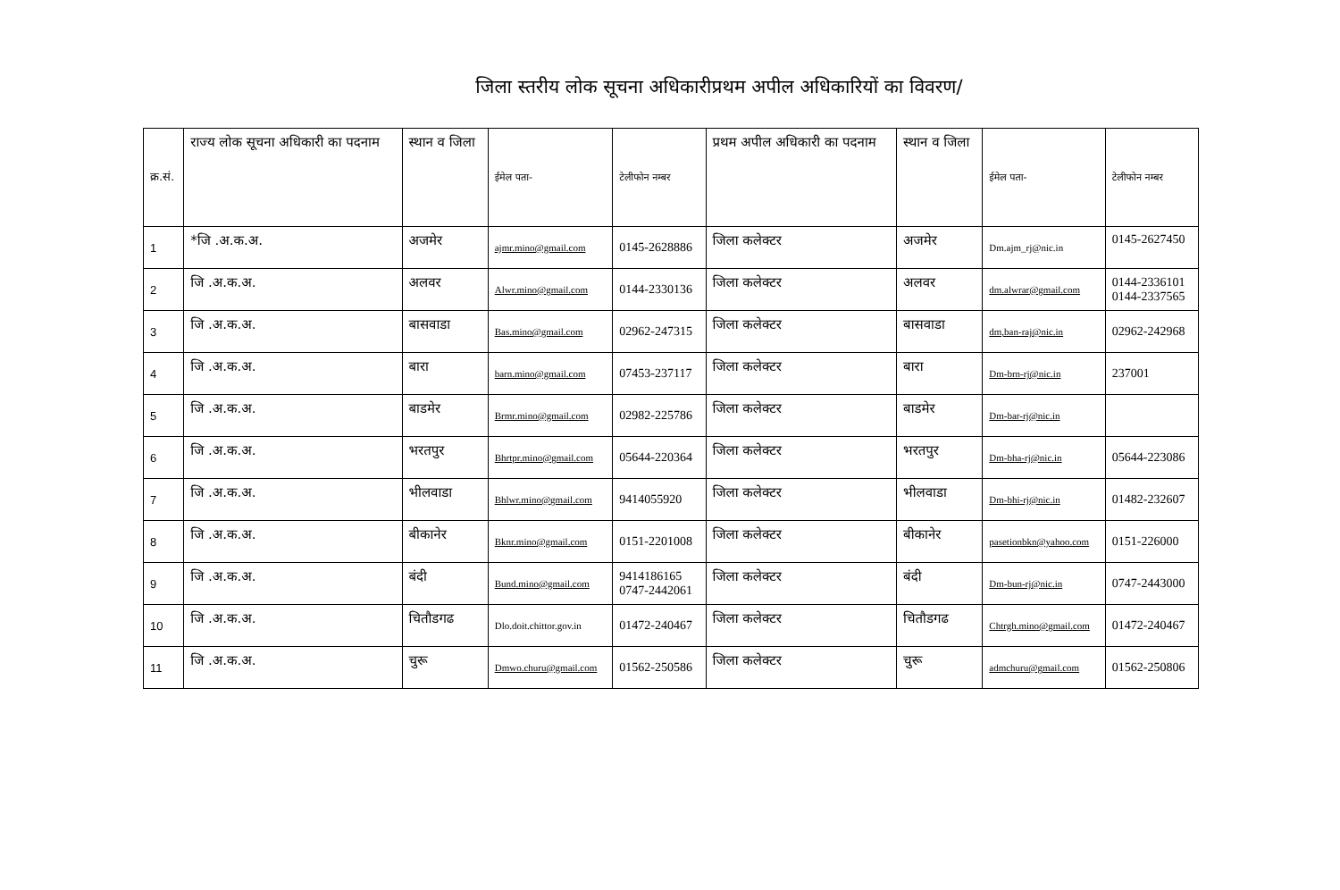जिला स्तरीय लोक सूचना अधिकारीप्रथम अपील अधिकारियों का विवरण/
| क्र.सं. | राज्य लोक सूचना अधिकारी का पदनाम | स्थान व जिला | ईमेल पता- | टेलीफोन नम्बर | प्रथम अपील अधिकारी का पदनाम | स्थान व जिला | ईमेल पता- | टेलीफोन नम्बर |
| --- | --- | --- | --- | --- | --- | --- | --- | --- |
| 1 | *जि .अ.क.अ. | अजमेर | ajmr.mino@gmail.com | 0145-2628886 | जिला कलेक्टर | अजमेर | Dm.ajm_rj@nic.in | 0145-2627450 |
| 2 | जि .अ.क.अ. | अलवर | Alwr.mino@gmail.com | 0144-2330136 | जिला कलेक्टर | अलवर | dm.alwrar@gmail.com | 0144-2336101 0144-2337565 |
| 3 | जि .अ.क.अ. | बासवाडा | Bas.mino@gmail.com | 02962-247315 | जिला कलेक्टर | बासवाडा | dm,ban-raj@nic.in | 02962-242968 |
| 4 | जि .अ.क.अ. | बारा | barn.mino@gmail.com | 07453-237117 | जिला कलेक्टर | बारा | Dm-brn-rj@nic.in | 237001 |
| 5 | जि .अ.क.अ. | बाडमेर | Brmr.mino@gmail.com | 02982-225786 | जिला कलेक्टर | बाडमेर | Dm-bar-rj@nic.in | |
| 6 | जि .अ.क.अ. | भरतपुर | Bhrtpr.mino@gmail.com | 05644-220364 | जिला कलेक्टर | भरतपुर | Dm-bha-rj@nic.in | 05644-223086 |
| 7 | जि .अ.क.अ. | भीलवाडा | Bhlwr.mino@gmail.com | 9414055920 | जिला कलेक्टर | भीलवाडा | Dm-bhi-rj@nic.in | 01482-232607 |
| 8 | जि .अ.क.अ. | बीकानेर | Bknr.mino@gmail.com | 0151-2201008 | जिला कलेक्टर | बीकानेर | pasetionbkn@yahoo.com | 0151-226000 |
| 9 | जि .अ.क.अ. | बंदी | Bund.mino@gmail.com | 9414186165 0747-2442061 | जिला कलेक्टर | बंदी | Dm-bun-rj@nic.in | 0747-2443000 |
| 10 | जि .अ.क.अ. | चितौडगढ | Dlo.doit.chittor.gov.in | 01472-240467 | जिला कलेक्टर | चितौडगढ | Chtrgh.mino@gmail.com | 01472-240467 |
| 11 | जि .अ.क.अ. | चुरू | Dmwo.churu@gmail.com | 01562-250586 | जिला कलेक्टर | चुरू | admchuru@gmail.com | 01562-250806 |